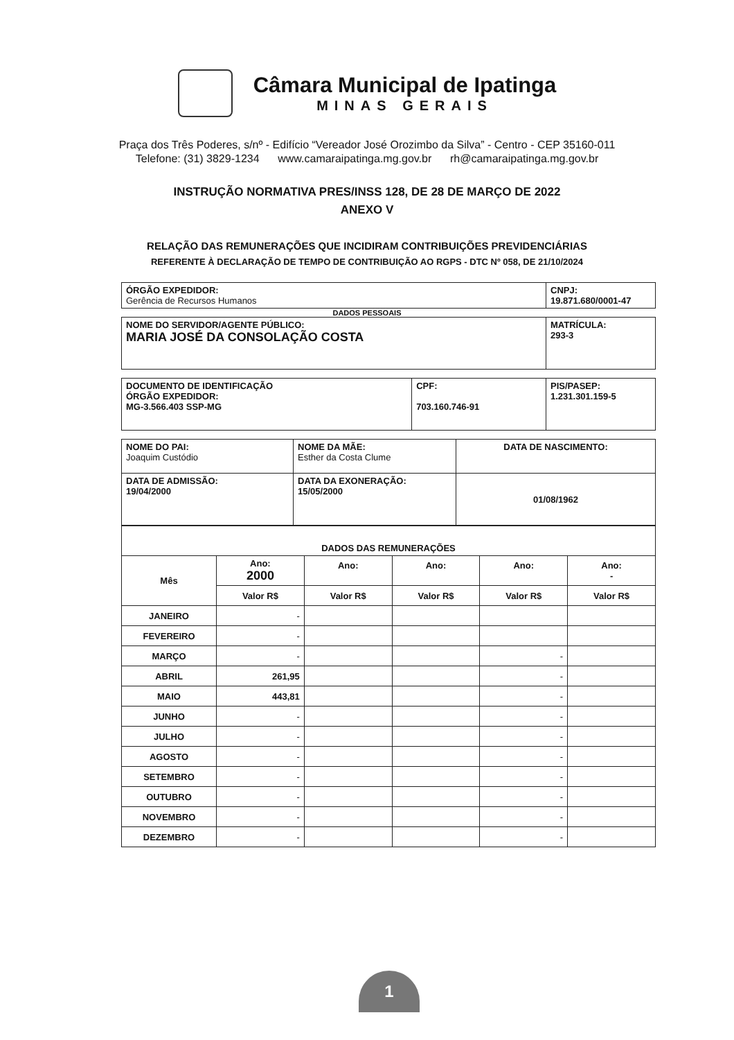Câmara Municipal de Ipatinga
MINAS GERAIS
Praça dos Três Poderes, s/nº - Edifício “Vereador José Orozimbo da Silva” - Centro - CEP 35160-011
Telefone: (31) 3829-1234 www.camaraipatinga.mg.gov.br rh@camaraipatinga.mg.gov.br
INSTRUÇÃO NORMATIVA PRES/INSS 128, DE 28 DE MARÇO DE 2022
ANEXO V
RELAÇÃO DAS REMUNERAÇÕES QUE INCIDIRAM CONTRIBUIÇÕES PREVIDENCIÁRIAS
REFERENTE À DECLARAÇÃO DE TEMPO DE CONTRIBUIÇÃO AO RGPS - DTC Nº 058, DE 21/10/2024
| ÓRGÃO EXPEDIDOR: Gerência de Recursos Humanos | CNPJ: 19.871.680/0001-47 |
DADOS PESSOAIS
| NOME DO SERVIDOR/AGENTE PÚBLICO: MARIA JOSÉ DA CONSOLAÇÃO COSTA | MATRÍCULA: 293-3 |
| DOCUMENTO DE IDENTIFICAÇÃO ÓRGÃO EXPEDIDOR: MG-3.566.403 SSP-MG | CPF: 703.160.746-91 | PIS/PASEP: 1.231.301.159-5 |
| NOME DO PAI: Joaquim Custódio | NOME DA MÃE: Esther da Costa Clume | DATA DE NASCIMENTO: |
| DATA DE ADMISSÃO: 19/04/2000 | DATA DA EXONERAÇÃO: 15/05/2000 | 01/08/1962 |
| DADOS DAS REMUNERAÇÕES | | | | | |
| --- | --- | --- | --- | --- | --- |
| Mês | Ano: 2000 | Ano: | Ano: | Ano: | Ano: - |
| | Valor R$ | Valor R$ | Valor R$ | Valor R$ | Valor R$ |
| JANEIRO | - | | | | |
| FEVEREIRO | - | | | | |
| MARÇO | - | | | - | |
| ABRIL | 261,95 | | | - | |
| MAIO | 443,81 | | | - | |
| JUNHO | - | | | - | |
| JULHO | - | | | - | |
| AGOSTO | - | | | - | |
| SETEMBRO | - | | | - | |
| OUTUBRO | - | | | - | |
| NOVEMBRO | - | | | - | |
| DEZEMBRO | - | | | - | |
1